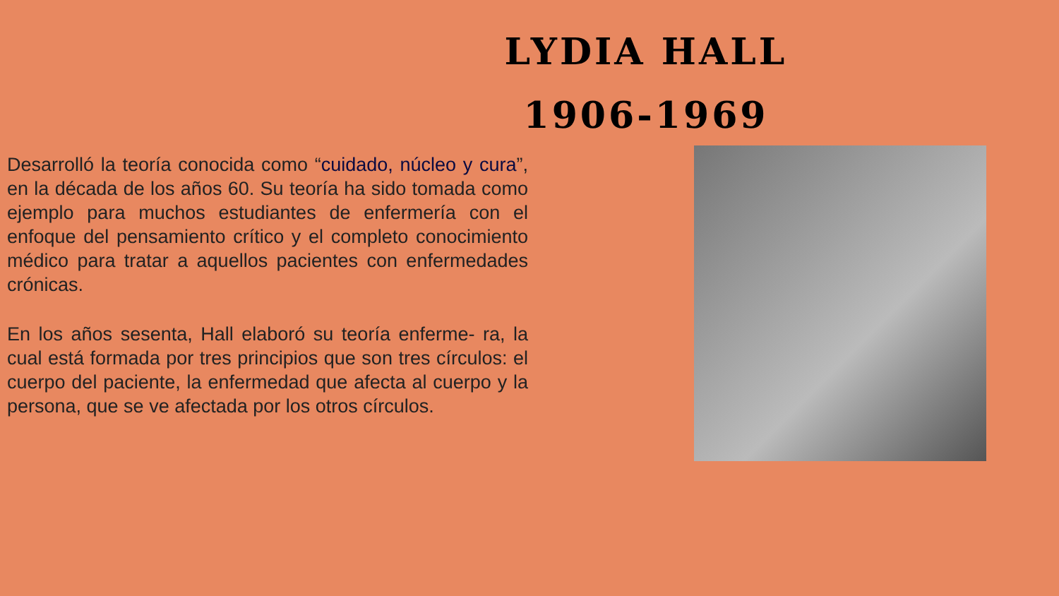LYDIA HALL
1906-1969
Desarrolló la teoría conocida como “cuidado, núcleo y cura”, en la década de los años 60. Su teoría ha sido tomada como ejemplo para muchos estudiantes de enfermería con el enfoque del pensamiento crítico y el completo conocimiento médico para tratar a aquellos pacientes con enfermedades crónicas.
En los años sesenta, Hall elaboró su teoría enferme- ra, la cual está formada por tres principios que son tres círculos: el cuerpo del paciente, la enfermedad que afecta al cuerpo y la persona, que se ve afectada por los otros círculos.